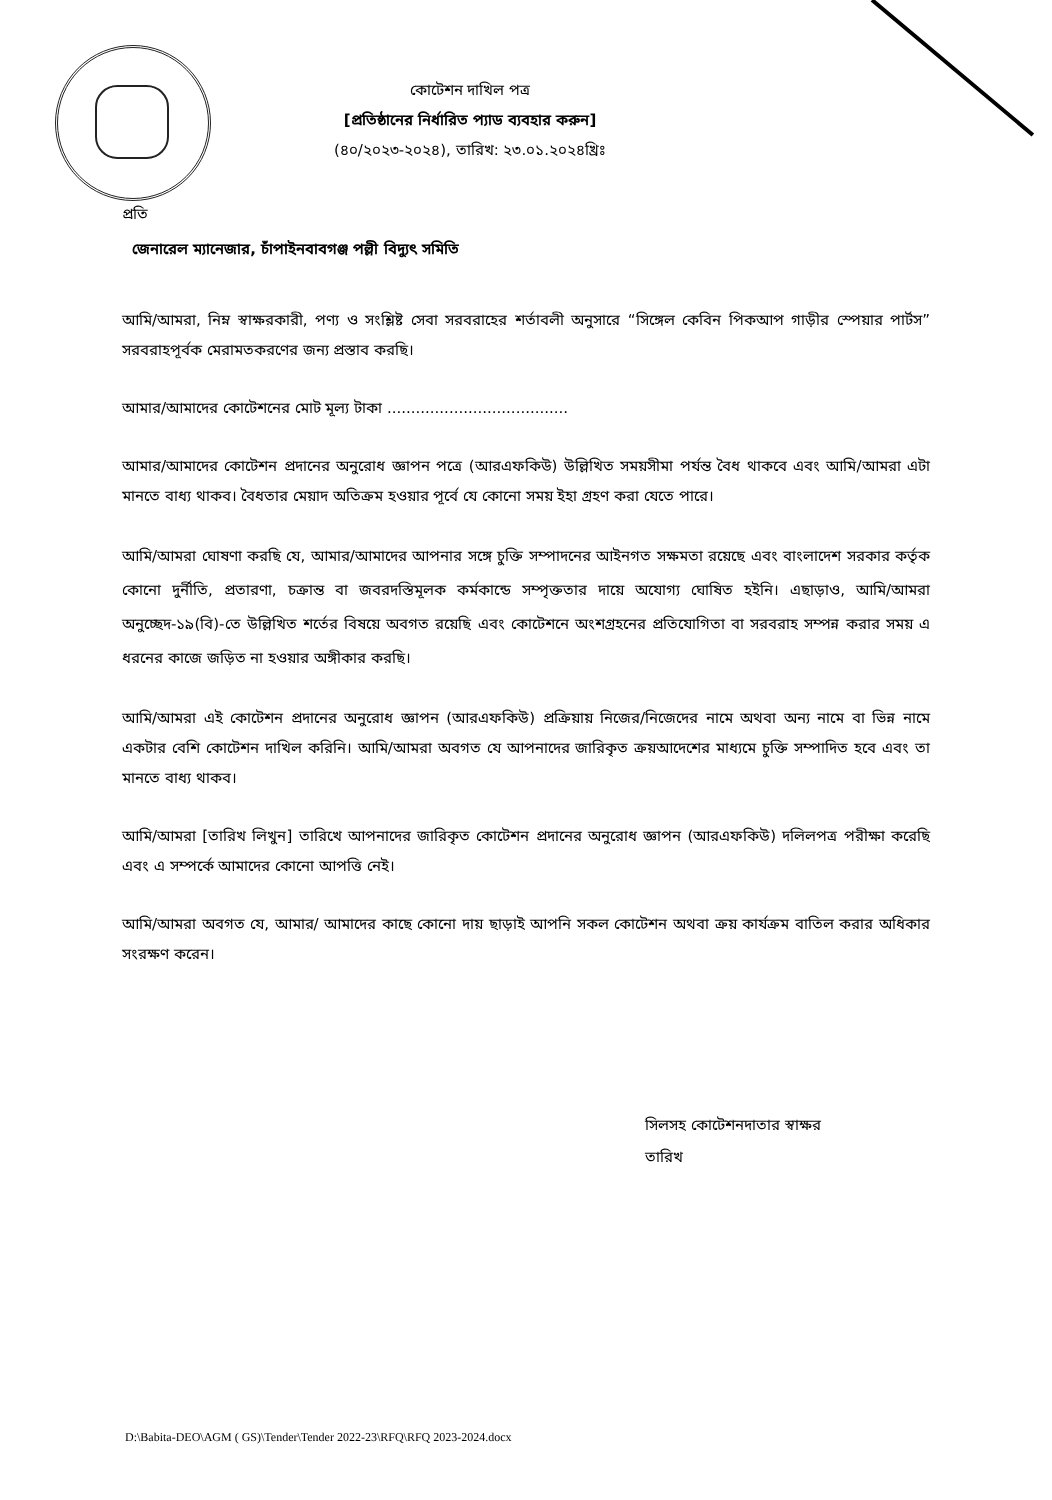কোটেশন দাখিল পত্র
[প্রতিষ্ঠানের নির্ধারিত প্যাড ব্যবহার করুন]
(৪০/২০২৩-২০২৪), তারিখ: ২৩.০১.২০২৪খ্রিঃ
প্রতি
জেনারেল ম্যানেজার, চাঁপাইনবাবগঞ্জ পল্লী বিদ্যুৎ সমিতি
আমি/আমরা, নিম্ন স্বাক্ষরকারী, পণ্য ও সংশ্লিষ্ট সেবা সরবরাহের শর্তাবলী অনুসারে “সিঙ্গেল কেবিন পিকআপ গাড়ীর স্পেয়ার পার্টস” সরবরাহপূর্বক মেরামতকরণের জন্য প্রস্তাব করছি।
আমার/আমাদের কোটেশনের মোট মূল্য টাকা ......................................
আমার/আমাদের কোটেশন প্রদানের অনুরোধ জ্ঞাপন পত্রে (আরএফকিউ) উল্লিখিত সময়সীমা পর্যন্ত বৈধ থাকবে এবং আমি/আমরা এটা মানতে বাধ্য থাকব। বৈধতার মেয়াদ অতিক্রম হওয়ার পূর্বে যে কোনো সময় ইহা গ্রহণ করা যেতে পারে।
আমি/আমরা ঘোষণা করছি যে, আমার/আমাদের আপনার সঙ্গে চুক্তি সম্পাদনের আইনগত সক্ষমতা রয়েছে এবং বাংলাদেশ সরকার কর্তৃক কোনো দুর্নীতি, প্রতারণা, চক্রান্ত বা জবরদস্তিমূলক কর্মকান্ডে সম্পৃক্ততার দায়ে অযোগ্য ঘোষিত হইনি। এছাড়াও, আমি/আমরা অনুচ্ছেদ-১৯(বি)-তে উল্লিখিত শর্তের বিষয়ে অবগত রয়েছি এবং কোটেশনে অংশগ্রহনের প্রতিযোগিতা বা সরবরাহ সম্পন্ন করার সময় এ ধরনের কাজে জড়িত না হওয়ার অঙ্গীকার করছি।
আমি/আমরা এই কোটেশন প্রদানের অনুরোধ জ্ঞাপন (আরএফকিউ) প্রক্রিয়ায় নিজের/নিজেদের নামে অথবা অন্য নামে বা ভিন্ন নামে একটার বেশি কোটেশন দাখিল করিনি। আমি/আমরা অবগত যে আপনাদের জারিকৃত ক্রয়আদেশের মাধ্যমে চুক্তি সম্পাদিত হবে এবং তা মানতে বাধ্য থাকব।
আমি/আমরা [তারিখ লিখুন] তারিখে আপনাদের জারিকৃত কোটেশন প্রদানের অনুরোধ জ্ঞাপন (আরএফকিউ) দলিলপত্র পরীক্ষা করেছি এবং এ সম্পর্কে আমাদের কোনো আপত্তি নেই।
আমি/আমরা অবগত যে, আমার/ আমাদের কাছে কোনো দায় ছাড়াই আপনি সকল কোটেশন অথবা ক্রয় কার্যক্রম বাতিল করার অধিকার সংরক্ষণ করেন।
সিলসহ কোটেশনদাতার স্বাক্ষর
তারিখ
D:\Babita-DEO\AGM ( GS)\Tender\Tender 2022-23\RFQ\RFQ 2023-2024.docx